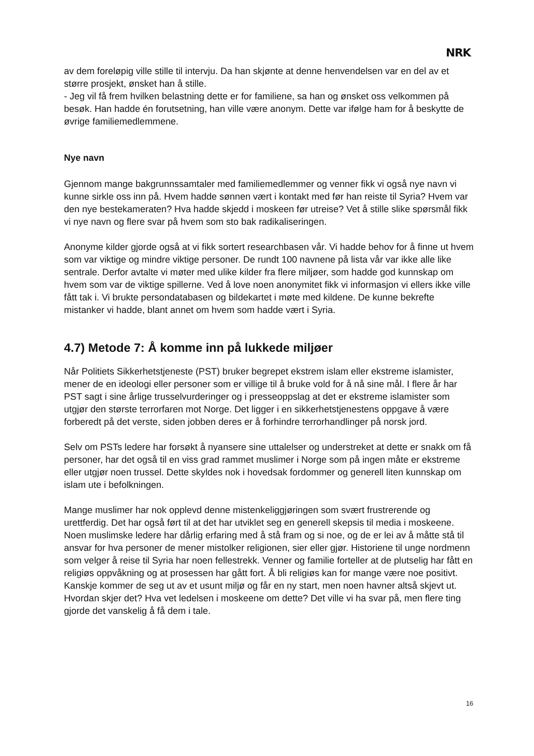NRK
av dem foreløpig ville stille til intervju. Da han skjønte at denne henvendelsen var en del av et større prosjekt, ønsket han å stille.
- Jeg vil få frem hvilken belastning dette er for familiene, sa han og ønsket oss velkommen på besøk. Han hadde én forutsetning, han ville være anonym. Dette var ifølge ham for å beskytte de øvrige familiemedlemmene.
Nye navn
Gjennom mange bakgrunnssamtaler med familiemedlemmer og venner fikk vi også nye navn vi kunne sirkle oss inn på. Hvem hadde sønnen vært i kontakt med før han reiste til Syria? Hvem var den nye bestekameraten? Hva hadde skjedd i moskeen før utreise? Vet å stille slike spørsmål fikk vi nye navn og flere svar på hvem som sto bak radikaliseringen.
Anonyme kilder gjorde også at vi fikk sortert researchbasen vår. Vi hadde behov for å finne ut hvem som var viktige og mindre viktige personer. De rundt 100 navnene på lista vår var ikke alle like sentrale. Derfor avtalte vi møter med ulike kilder fra flere miljøer, som hadde god kunnskap om hvem som var de viktige spillerne. Ved å love noen anonymitet fikk vi informasjon vi ellers ikke ville fått tak i. Vi brukte persondatabasen og bildekartet i møte med kildene. De kunne bekrefte mistanker vi hadde, blant annet om hvem som hadde vært i Syria.
4.7) Metode 7: Å komme inn på lukkede miljøer
Når Politiets Sikkerhetstjeneste (PST) bruker begrepet ekstrem islam eller ekstreme islamister, mener de en ideologi eller personer som er villige til å bruke vold for å nå sine mål. I flere år har PST sagt i sine årlige trusselvurderinger og i presseoppslag at det er ekstreme islamister som utgjør den største terrorfaren mot Norge. Det ligger i en sikkerhetstjenestens oppgave å være forberedt på det verste, siden jobben deres er å forhindre terrorhandlinger på norsk jord.
Selv om PSTs ledere har forsøkt å nyansere sine uttalelser og understreket at dette er snakk om få personer, har det også til en viss grad rammet muslimer i Norge som på ingen måte er ekstreme eller utgjør noen trussel. Dette skyldes nok i hovedsak fordommer og generell liten kunnskap om islam ute i befolkningen.
Mange muslimer har nok opplevd denne mistenkeliggjøringen som svært frustrerende og urettferdig. Det har også ført til at det har utviklet seg en generell skepsis til media i moskeene. Noen muslimske ledere har dårlig erfaring med å stå fram og si noe, og de er lei av å måtte stå til ansvar for hva personer de mener mistolker religionen, sier eller gjør. Historiene til unge nordmenn som velger å reise til Syria har noen fellestrekk. Venner og familie forteller at de plutselig har fått en religiøs oppvåkning og at prosessen har gått fort. Å bli religiøs kan for mange være noe positivt. Kanskje kommer de seg ut av et usunt miljø og får en ny start, men noen havner altså skjevt ut. Hvordan skjer det? Hva vet ledelsen i moskeene om dette? Det ville vi ha svar på, men flere ting gjorde det vanskelig å få dem i tale.
16